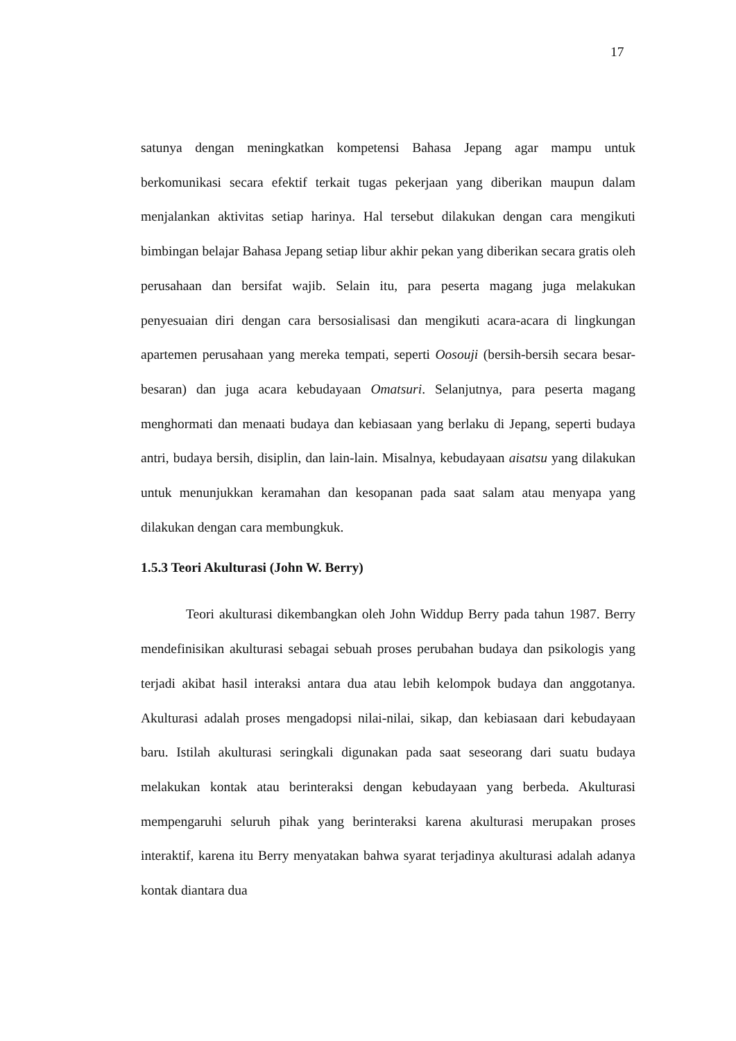17
satunya dengan meningkatkan kompetensi Bahasa Jepang agar mampu untuk berkomunikasi secara efektif terkait tugas pekerjaan yang diberikan maupun dalam menjalankan aktivitas setiap harinya. Hal tersebut dilakukan dengan cara mengikuti bimbingan belajar Bahasa Jepang setiap libur akhir pekan yang diberikan secara gratis oleh perusahaan dan bersifat wajib. Selain itu, para peserta magang juga melakukan penyesuaian diri dengan cara bersosialisasi dan mengikuti acara-acara di lingkungan apartemen perusahaan yang mereka tempati, seperti Oosouji (bersih-bersih secara besar-besaran) dan juga acara kebudayaan Omatsuri. Selanjutnya, para peserta magang menghormati dan menaati budaya dan kebiasaan yang berlaku di Jepang, seperti budaya antri, budaya bersih, disiplin, dan lain-lain. Misalnya, kebudayaan aisatsu yang dilakukan untuk menunjukkan keramahan dan kesopanan pada saat salam atau menyapa yang dilakukan dengan cara membungkuk.
1.5.3 Teori Akulturasi (John W. Berry)
Teori akulturasi dikembangkan oleh John Widdup Berry pada tahun 1987. Berry mendefinisikan akulturasi sebagai sebuah proses perubahan budaya dan psikologis yang terjadi akibat hasil interaksi antara dua atau lebih kelompok budaya dan anggotanya. Akulturasi adalah proses mengadopsi nilai-nilai, sikap, dan kebiasaan dari kebudayaan baru. Istilah akulturasi seringkali digunakan pada saat seseorang dari suatu budaya melakukan kontak atau berinteraksi dengan kebudayaan yang berbeda. Akulturasi mempengaruhi seluruh pihak yang berinteraksi karena akulturasi merupakan proses interaktif, karena itu Berry menyatakan bahwa syarat terjadinya akulturasi adalah adanya kontak diantara dua